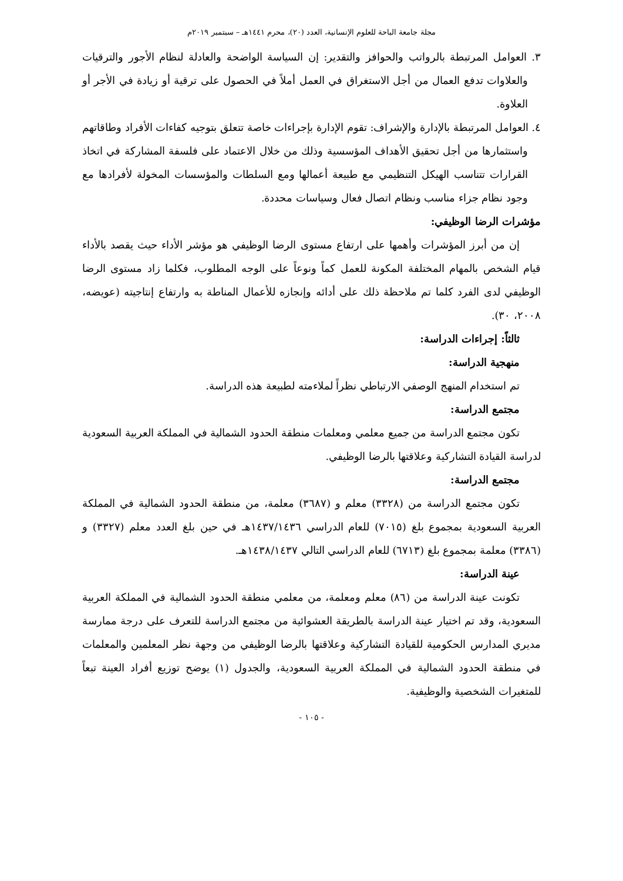مجلة جامعة الباحة للعلوم الإنسانية، العدد (٢٠)، محرم ١٤٤١هـ – سبتمبر ٢٠١٩م
٣. العوامل المرتبطة بالرواتب والحوافز والتقدير: إن السياسة الواضحة والعادلة لنظام الأجور والترقيات والعلاوات تدفع العمال من أجل الاستغراق في العمل أملاً في الحصول على ترقية أو زيادة في الأجر أو العلاوة.
٤. العوامل المرتبطة بالإدارة والإشراف: تقوم الإدارة بإجراءات خاصة تتعلق بتوجيه كفاءات الأفراد وطاقاتهم واستثمارها من أجل تحقيق الأهداف المؤسسية وذلك من خلال الاعتماد على فلسفة المشاركة في اتخاذ القرارات تتناسب الهيكل التنظيمي مع طبيعة أعمالها ومع السلطات والمؤسسات المخولة لأفرادها مع وجود نظام جزاء مناسب ونظام اتصال فعال وسياسات محددة.
مؤشرات الرضا الوظيفي:
إن من أبرز المؤشرات وأهمها على ارتفاع مستوى الرضا الوظيفي هو مؤشر الأداء حيث يقصد بالأداء قيام الشخص بالمهام المختلفة المكونة للعمل كماً ونوعاً على الوجه المطلوب، فكلما زاد مستوى الرضا الوظيفي لدى الفرد كلما تم ملاحظة ذلك على أدائه وإنجازه للأعمال المناطة به وارتفاع إنتاجيته (عويضه، ٢٠٠٨، ٣٠).
ثالثاً: إجراءات الدراسة:
منهجية الدراسة:
تم استخدام المنهج الوصفي الارتباطي نظراً لملاءمته لطبيعة هذه الدراسة.
مجتمع الدراسة:
تكون مجتمع الدراسة من جميع معلمي ومعلمات منطقة الحدود الشمالية في المملكة العربية السعودية لدراسة القيادة التشاركية وعلاقتها بالرضا الوظيفي.
مجتمع الدراسة:
تكون مجتمع الدراسة من (٣٣٢٨) معلم و (٣٦٨٧) معلمة، من منطقة الحدود الشمالية في المملكة العربية السعودية بمجموع بلغ (٧٠١٥) للعام الدراسي ١٤٣٧/١٤٣٦هـ في حين بلغ العدد معلم (٣٣٢٧) و (٣٣٨٦) معلمة بمجموع بلغ (٦٧١٣) للعام الدراسي التالي ١٤٣٨/١٤٣٧هـ.
عينة الدراسة:
تكونت عينة الدراسة من (٨٦) معلم ومعلمة، من معلمي منطقة الحدود الشمالية في المملكة العربية السعودية، وقد تم اختيار عينة الدراسة بالطريقة العشوائية من مجتمع الدراسة للتعرف على درجة ممارسة مديري المدارس الحكومية للقيادة التشاركية وعلاقتها بالرضا الوظيفي من وجهة نظر المعلمين والمعلمات في منطقة الحدود الشمالية في المملكة العربية السعودية، والجدول (١) يوضح توزيع أفراد العينة تبعاً للمتغيرات الشخصية والوظيفية.
- ١٠٥ -